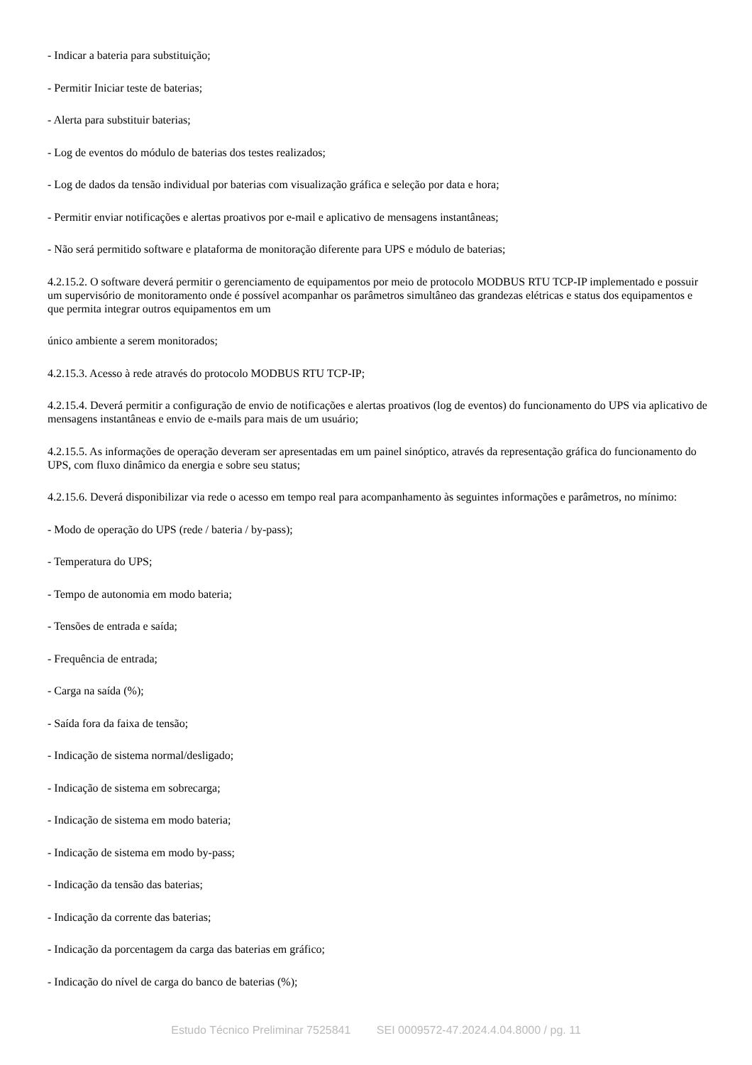- Indicar a bateria para substituição;
- Permitir Iniciar teste de baterias;
- Alerta para substituir baterias;
- Log de eventos do módulo de baterias dos testes realizados;
- Log de dados da tensão individual por baterias com visualização gráfica e seleção por data e hora;
- Permitir enviar notificações e alertas proativos por e-mail e aplicativo de mensagens instantâneas;
- Não será permitido software e plataforma de monitoração diferente para UPS e módulo de baterias;
4.2.15.2. O software deverá permitir o gerenciamento de equipamentos por meio de protocolo MODBUS RTU TCP-IP implementado e possuir um supervisório de monitoramento onde é possível acompanhar os parâmetros simultâneo das grandezas elétricas e status dos equipamentos e que permita integrar outros equipamentos em um
único ambiente a serem monitorados;
4.2.15.3. Acesso à rede através do protocolo MODBUS RTU TCP-IP;
4.2.15.4. Deverá permitir a configuração de envio de notificações e alertas proativos (log de eventos) do funcionamento do UPS via aplicativo de mensagens instantâneas e envio de e-mails para mais de um usuário;
4.2.15.5. As informações de operação deveram ser apresentadas em um painel sinóptico, através da representação gráfica do funcionamento do UPS, com fluxo dinâmico da energia e sobre seu status;
4.2.15.6. Deverá disponibilizar via rede o acesso em tempo real para acompanhamento às seguintes informações e parâmetros, no mínimo:
- Modo de operação do UPS (rede / bateria / by-pass);
- Temperatura do UPS;
- Tempo de autonomia em modo bateria;
- Tensões de entrada e saída;
- Frequência de entrada;
- Carga na saída (%);
- Saída fora da faixa de tensão;
- Indicação de sistema normal/desligado;
- Indicação de sistema em sobrecarga;
- Indicação de sistema em modo bateria;
- Indicação de sistema em modo by-pass;
- Indicação da tensão das baterias;
- Indicação da corrente das baterias;
- Indicação da porcentagem da carga das baterias em gráfico;
- Indicação do nível de carga do banco de baterias (%);
Estudo Técnico Preliminar 7525841 SEI 0009572-47.2024.4.04.8000 / pg. 11